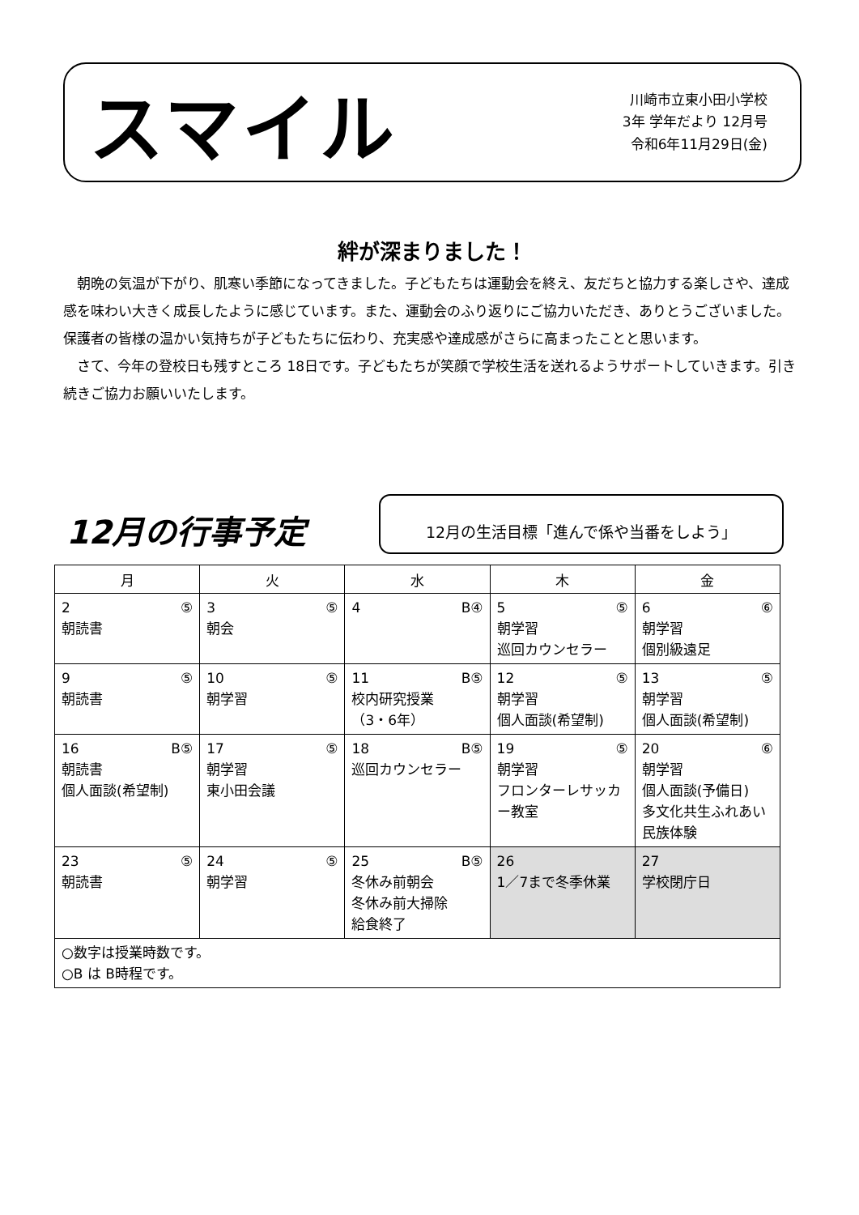スマイル
川崎市立東小田小学校
3年 学年だより 12月号
令和6年11月29日(金)
絆が深まりました！
朝晩の気温が下がり、肌寒い季節になってきました。子どもたちは運動会を終え、友だちと協力する楽しさや、達成感を味わい大きく成長したように感じています。また、運動会のふり返りにご協力いただき、ありとうございました。保護者の皆様の温かい気持ちが子どもたちに伝わり、充実感や達成感がさらに高まったことと思います。
さて、今年の登校日も残すところ 18日です。子どもたちが笑顔で学校生活を送れるようサポートしていきます。引き続きご協力お願いいたします。
12月の行事予定
12月の生活目標「進んで係や当番をしよう」
| 月 | 火 | 水 | 木 | 金 |
| --- | --- | --- | --- | --- |
| 2 ⑤ 朝読書 | 3 ⑤ 朝会 | 4 B④ | 5 ⑤ 朝学習 巡回カウンセラー | 6 ⑥ 朝学習 個別級遠足 |
| 9 ⑤ 朝読書 | 10 ⑤ 朝学習 | 11 B⑤ 校内研究授業 （3・6年） | 12 ⑤ 朝学習 個人面談(希望制) | 13 ⑤ 朝学習 個人面談(希望制) |
| 16 B⑤ 朝読書 個人面談(希望制) | 17 ⑤ 朝学習 東小田会議 | 18 B⑤ 巡回カウンセラー | 19 ⑤ 朝学習 フロンターレサッカー教室 | 20 ⑥ 朝学習 個人面談(予備日) 多文化共生ふれあい民族体験 |
| 23 ⑤ 朝読書 | 24 ⑤ 朝学習 | 25 B⑤ 冬休み前朝会 冬休み前大掃除 給食終了 | 26 1／7まで冬季休業 | 27 学校閉庁日 |
| ○数字は授業時数です。 ○B は B時程です。 | | | | |